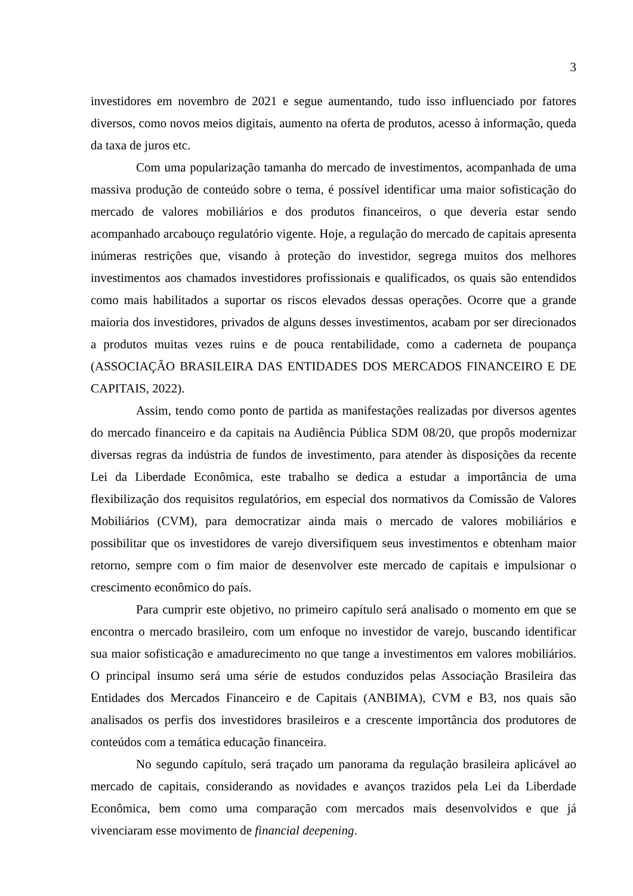3
investidores em novembro de 2021 e segue aumentando, tudo isso influenciado por fatores diversos, como novos meios digitais, aumento na oferta de produtos, acesso à informação, queda da taxa de juros etc.
Com uma popularização tamanha do mercado de investimentos, acompanhada de uma massiva produção de conteúdo sobre o tema, é possível identificar uma maior sofisticação do mercado de valores mobiliários e dos produtos financeiros, o que deveria estar sendo acompanhado arcabouço regulatório vigente. Hoje, a regulação do mercado de capitais apresenta inúmeras restrições que, visando à proteção do investidor, segrega muitos dos melhores investimentos aos chamados investidores profissionais e qualificados, os quais são entendidos como mais habilitados a suportar os riscos elevados dessas operações. Ocorre que a grande maioria dos investidores, privados de alguns desses investimentos, acabam por ser direcionados a produtos muitas vezes ruins e de pouca rentabilidade, como a caderneta de poupança (ASSOCIAÇÃO BRASILEIRA DAS ENTIDADES DOS MERCADOS FINANCEIRO E DE CAPITAIS, 2022).
Assim, tendo como ponto de partida as manifestações realizadas por diversos agentes do mercado financeiro e da capitais na Audiência Pública SDM 08/20, que propôs modernizar diversas regras da indústria de fundos de investimento, para atender às disposições da recente Lei da Liberdade Econômica, este trabalho se dedica a estudar a importância de uma flexibilização dos requisitos regulatórios, em especial dos normativos da Comissão de Valores Mobiliários (CVM), para democratizar ainda mais o mercado de valores mobiliários e possibilitar que os investidores de varejo diversifiquem seus investimentos e obtenham maior retorno, sempre com o fim maior de desenvolver este mercado de capitais e impulsionar o crescimento econômico do país.
Para cumprir este objetivo, no primeiro capítulo será analisado o momento em que se encontra o mercado brasileiro, com um enfoque no investidor de varejo, buscando identificar sua maior sofisticação e amadurecimento no que tange a investimentos em valores mobiliários. O principal insumo será uma série de estudos conduzidos pelas Associação Brasileira das Entidades dos Mercados Financeiro e de Capitais (ANBIMA), CVM e B3, nos quais são analisados os perfis dos investidores brasileiros e a crescente importância dos produtores de conteúdos com a temática educação financeira.
No segundo capítulo, será traçado um panorama da regulação brasileira aplicável ao mercado de capitais, considerando as novidades e avanços trazidos pela Lei da Liberdade Econômica, bem como uma comparação com mercados mais desenvolvidos e que já vivenciaram esse movimento de financial deepening.